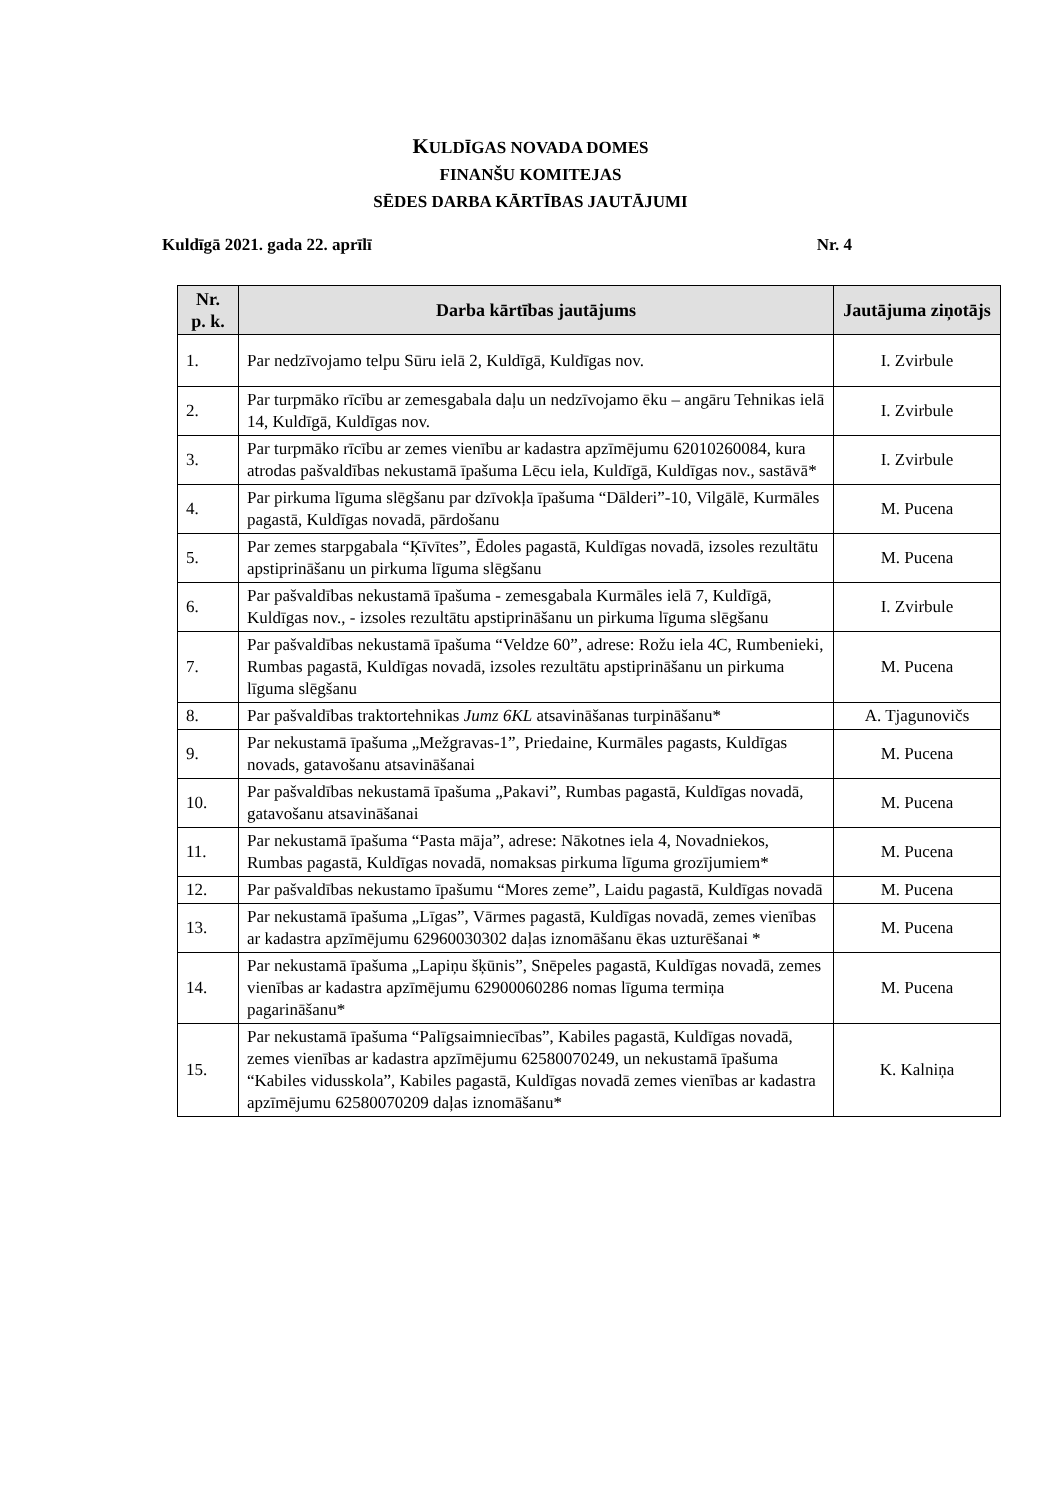KULDĪGAS NOVADA DOMES
FINANŠU KOMITEJAS
SĒDES DARBA KĀRTĪBAS JAUTĀJUMI
Kuldīgā 2021. gada 22. aprīlī Nr. 4
| Nr. p. k. | Darba kārtības jautājums | Jautājuma ziņotājs |
| --- | --- | --- |
| 1. | Par nedzīvojamo telpu Sūru ielā 2, Kuldīgā, Kuldīgas nov. | I. Zvirbule |
| 2. | Par turpmāko rīcību ar zemesgabala daļu un nedzīvojamo ēku – angāru Tehnikas ielā 14, Kuldīgā, Kuldīgas nov. | I. Zvirbule |
| 3. | Par turpmāko rīcību ar zemes vienību ar kadastra apzīmējumu 62010260084, kura atrodas pašvaldības nekustamā īpašuma Lēcu iela, Kuldīgā, Kuldīgas nov., sastāvā* | I. Zvirbule |
| 4. | Par pirkuma līguma slēgšanu par dzīvokļa īpašuma “Dālderi”-10, Vilgālē, Kurmāles pagastā, Kuldīgas novadā, pārdošanu | M. Pucena |
| 5. | Par zemes starpgabala “Ķīvītes”, Ēdoles pagastā, Kuldīgas novadā, izsoles rezultātu apstiprināšanu un pirkuma līguma slēgšanu | M. Pucena |
| 6. | Par pašvaldības nekustamā īpašuma - zemesgabala Kurmāles ielā 7, Kuldīgā, Kuldīgas nov., - izsoles rezultātu apstiprināšanu un pirkuma līguma slēgšanu | I. Zvirbule |
| 7. | Par pašvaldības nekustamā īpašuma “Veldze 60”, adrese: Rožu iela 4C, Rumbenieki, Rumbas pagastā, Kuldīgas novadā, izsoles rezultātu apstiprināšanu un pirkuma līguma slēgšanu | M. Pucena |
| 8. | Par pašvaldības traktortehnikas Jumz 6KL atsavināšanas turpināšanu* | A. Tjagunovičs |
| 9. | Par nekustamā īpašuma „Mežgravas-1”, Priedaine, Kurmāles pagasts, Kuldīgas novads, gatavošanu atsavināšanai | M. Pucena |
| 10. | Par pašvaldības nekustamā īpašuma „Pakavi”, Rumbas pagastā, Kuldīgas novadā, gatavošanu atsavināšanai | M. Pucena |
| 11. | Par nekustamā īpašuma “Pasta māja”, adrese: Nākotnes iela 4, Novadniekos, Rumbas pagastā, Kuldīgas novadā, nomaksas pirkuma līguma grozījumiem* | M. Pucena |
| 12. | Par pašvaldības nekustamo īpašumu “Mores zeme”, Laidu pagastā, Kuldīgas novadā | M. Pucena |
| 13. | Par nekustamā īpašuma „Līgas”, Vārmes pagastā, Kuldīgas novadā, zemes vienības ar kadastra apzīmējumu 62960030302 daļas iznomāšanu ēkas uzturēšanai * | M. Pucena |
| 14. | Par nekustamā īpašuma „Lapiņu šķūnis”, Snēpeles pagastā, Kuldīgas novadā, zemes vienības ar kadastra apzīmējumu 62900060286 nomas līguma termiņa pagarināšanu* | M. Pucena |
| 15. | Par nekustamā īpašuma “Palīgsaimniecības”, Kabiles pagastā, Kuldīgas novadā, zemes vienības ar kadastra apzīmējumu 62580070249, un nekustamā īpašuma “Kabiles vidusskola”, Kabiles pagastā, Kuldīgas novadā zemes vienības ar kadastra apzīmējumu 62580070209 daļas iznomāšanu* | K. Kalniņa |